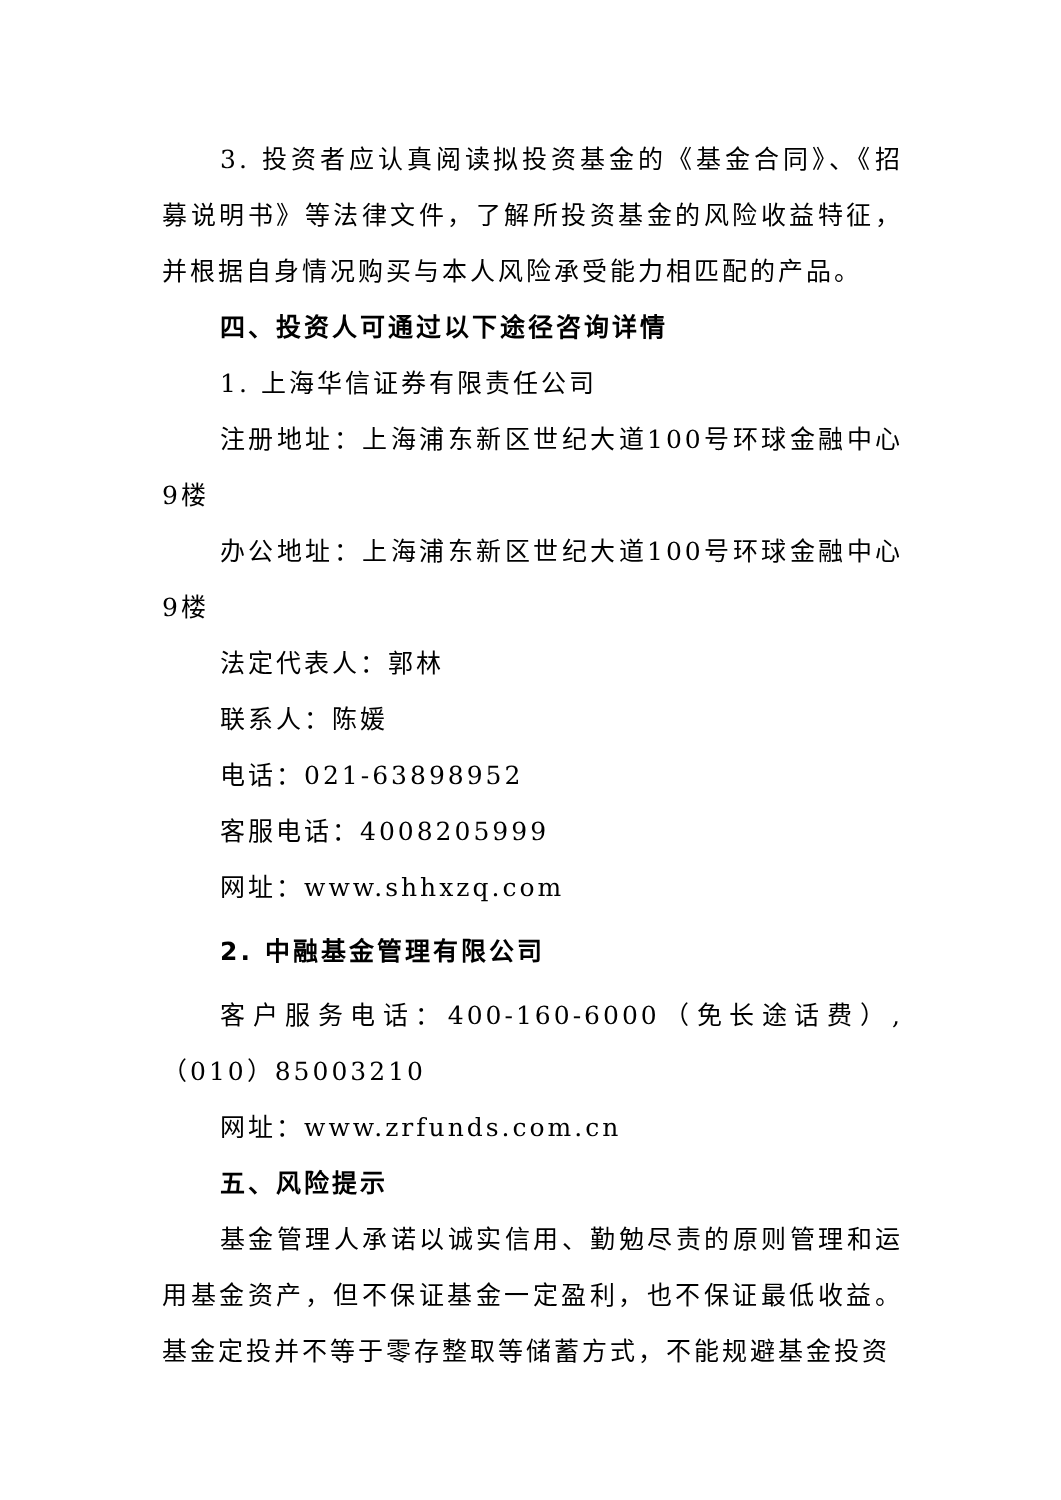3. 投资者应认真阅读拟投资基金的《基金合同》、《招募说明书》等法律文件，了解所投资基金的风险收益特征，并根据自身情况购买与本人风险承受能力相匹配的产品。
四、投资人可通过以下途径咨询详情
1. 上海华信证券有限责任公司
注册地址：上海浦东新区世纪大道100号环球金融中心9楼
办公地址：上海浦东新区世纪大道100号环球金融中心9楼
法定代表人：郭林
联系人：陈媛
电话：021-63898952
客服电话：4008205999
网址：www.shhxzq.com
2. 中融基金管理有限公司
客户服务电话：400-160-6000（免长途话费）,（010）85003210
网址：www.zrfunds.com.cn
五、风险提示
基金管理人承诺以诚实信用、勤勉尽责的原则管理和运用基金资产，但不保证基金一定盈利，也不保证最低收益。基金定投并不等于零存整取等储蓄方式，不能规避基金投资